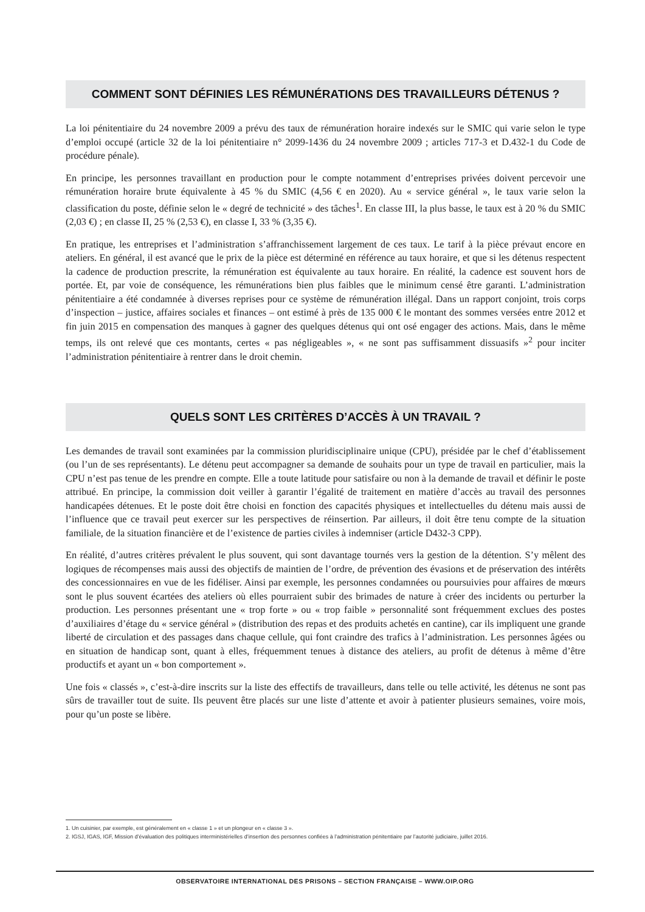COMMENT SONT DÉFINIES LES RÉMUNÉRATIONS DES TRAVAILLEURS DÉTENUS ?
La loi pénitentiaire du 24 novembre 2009 a prévu des taux de rémunération horaire indexés sur le SMIC qui varie selon le type d’emploi occupé (article 32 de la loi pénitentiaire n° 2099-1436 du 24 novembre 2009 ; articles 717-3 et D.432-1 du Code de procédure pénale).
En principe, les personnes travaillant en production pour le compte notamment d’entreprises privées doivent percevoir une rémunération horaire brute équivalente à 45 % du SMIC (4,56 € en 2020). Au « service général », le taux varie selon la classification du poste, définie selon le « degré de technicité » des tâches<sup>1</sup>. En classe III, la plus basse, le taux est à 20 % du SMIC (2,03 €) ; en classe II, 25 % (2,53 €), en classe I, 33 % (3,35 €).
En pratique, les entreprises et l’administration s’affranchissement largement de ces taux. Le tarif à la pièce prévaut encore en ateliers. En général, il est avancé que le prix de la pièce est déterminé en référence au taux horaire, et que si les détenus respectent la cadence de production prescrite, la rémunération est équivalente au taux horaire. En réalité, la cadence est souvent hors de portée. Et, par voie de conséquence, les rémunérations bien plus faibles que le minimum censé être garanti. L’administration pénitentiaire a été condamnée à diverses reprises pour ce système de rémunération illégal. Dans un rapport conjoint, trois corps d’inspection – justice, affaires sociales et finances – ont estimé à près de 135 000 € le montant des sommes versées entre 2012 et fin juin 2015 en compensation des manques à gagner des quelques détenus qui ont osé engager des actions. Mais, dans le même temps, ils ont relevé que ces montants, certes « pas négligeables », « ne sont pas suffisamment dissuasifs »<sup>2</sup> pour inciter l’administration pénitentiaire à rentrer dans le droit chemin.
QUELS SONT LES CRITÈRES D’ACCÈS À UN TRAVAIL ?
Les demandes de travail sont examinées par la commission pluridisciplinaire unique (CPU), présidée par le chef d’établissement (ou l’un de ses représentants). Le détenu peut accompagner sa demande de souhaits pour un type de travail en particulier, mais la CPU n’est pas tenue de les prendre en compte. Elle a toute latitude pour satisfaire ou non à la demande de travail et définir le poste attribué. En principe, la commission doit veiller à garantir l’égalité de traitement en matière d’accès au travail des personnes handicapées détenues. Et le poste doit être choisi en fonction des capacités physiques et intellectuelles du détenu mais aussi de l’influence que ce travail peut exercer sur les perspectives de réinsertion. Par ailleurs, il doit être tenu compte de la situation familiale, de la situation financière et de l’existence de parties civiles à indemniser (article D432-3 CPP).
En réalité, d’autres critères prévalent le plus souvent, qui sont davantage tournés vers la gestion de la détention. S’y mêlent des logiques de récompenses mais aussi des objectifs de maintien de l’ordre, de prévention des évasions et de préservation des intérêts des concessionnaires en vue de les fidéliser. Ainsi par exemple, les personnes condamnées ou poursuivies pour affaires de mœurs sont le plus souvent écartées des ateliers où elles pourraient subir des brimades de nature à créer des incidents ou perturber la production. Les personnes présentant une « trop forte » ou « trop faible » personnalité sont fréquemment exclues des postes d’auxiliaires d’étage du « service général » (distribution des repas et des produits achetés en cantine), car ils impliquent une grande liberté de circulation et des passages dans chaque cellule, qui font craindre des trafics à l’administration. Les personnes âgées ou en situation de handicap sont, quant à elles, fréquemment tenues à distance des ateliers, au profit de détenus à même d’être productifs et ayant un « bon comportement ».
Une fois « classés », c’est-à-dire inscrits sur la liste des effectifs de travailleurs, dans telle ou telle activité, les détenus ne sont pas sûrs de travailler tout de suite. Ils peuvent être placés sur une liste d’attente et avoir à patienter plusieurs semaines, voire mois, pour qu’un poste se libère.
1. Un cuisinier, par exemple, est généralement en « classe 1 » et un plongeur en « classe 3 ».
2. IGSJ, IGAS, IGF, Mission d’évaluation des politiques interministérielles d’insertion des personnes confiées à l’administration pénitentiaire par l’autorité judiciaire, juillet 2016.
OBSERVATOIRE INTERNATIONAL DES PRISONS – SECTION FRANÇAISE – WWW.OIP.ORG